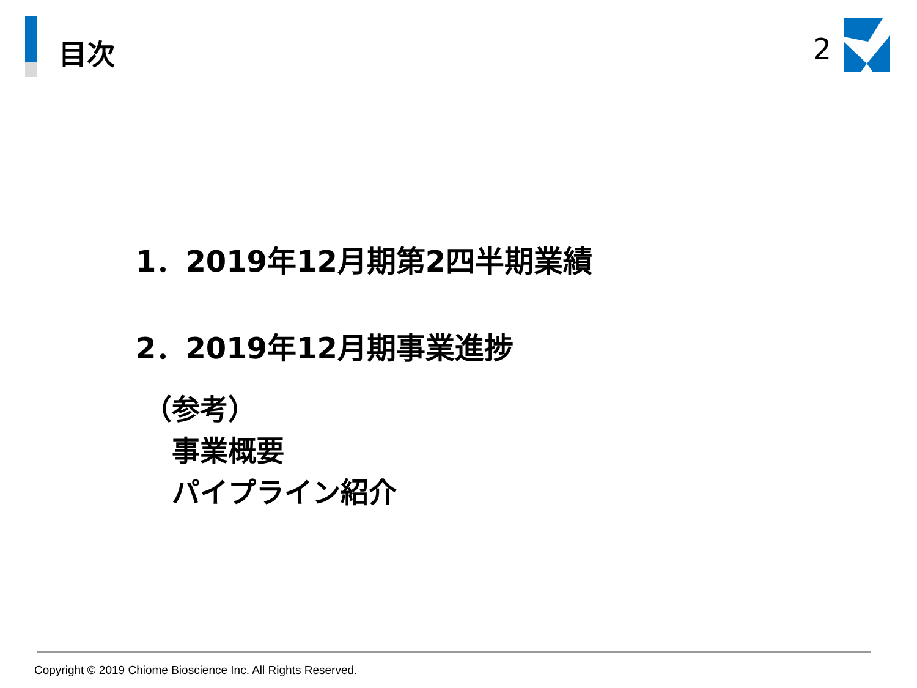目次 2
1．2019年12月期第2四半期業績
2．2019年12月期事業進捗
（参考）
事業概要
パイプライン紹介
Copyright © 2019 Chiome Bioscience Inc. All Rights Reserved.